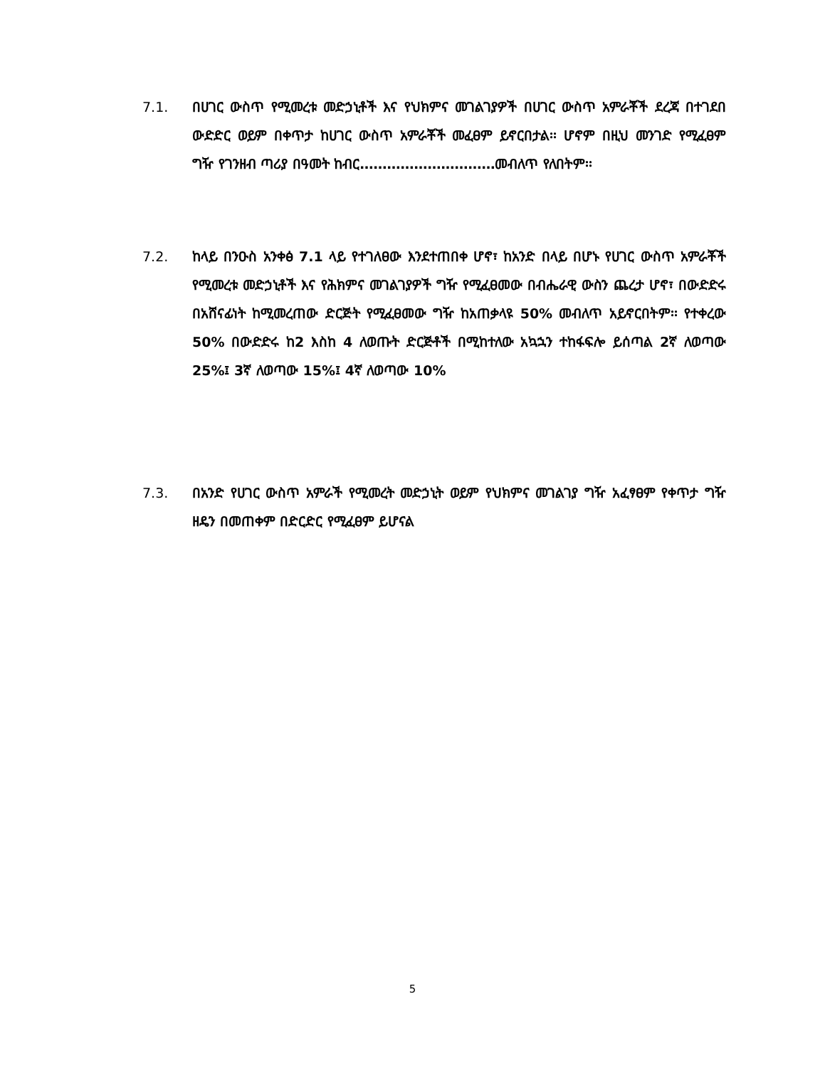7.1. በሀገር ውስጥ የሚመረቱ መድኃኒቶች እና የህክምና መገልገያዎች በሀገር ውስጥ አምራቾች ደረጃ በተገደበ ውድድር ወይም በቀጥታ ከሀገር ውስጥ አምራቾች መፈፀም ይኖርበታል፡፡ ሆኖም በዚህ መንገድ የሚፈፀም ግዥ የገንዘብ ጣሪያ በዓመት ከብር…………………………መብለጥ የለበትም፡፡
7.2. ከላይ በንዑስ አንቀፅ 7.1 ላይ የተገለፀው እንደተጠበቀ ሆኖ፣ ከአንድ በላይ በሆኑ የሀገር ውስጥ አምራቾች የሚመረቱ መድኃኒቶች እና የሕክምና መገልገያዎች ግዥ የሚፈፀመው በብሔራዊ ውስን ጨረታ ሆኖ፣ በውድድሩ በአሸናፊነት ከሚመረጠው ድርጅት የሚፈፀመው ግዥ ከአጠቃላዩ 50% መብለጥ አይኖርበትም፡፡ የተቀረው 50% በውድድሩ ከ2 እስከ 4 ለወጡት ድርጅቶች በሚከተለው አኳኋን ተከፋፍሎ ይሰጣል 2ኛ ለወጣው 25%፤ 3ኛ ለወጣው 15%፤ 4ኛ ለወጣው 10%
7.3. በአንድ የሀገር ውስጥ አምራች የሚመረት መድኃኒት ወይም የህክምና መገልገያ ግዥ አፈፃፀም የቀጥታ ግዥ ዘዴን በመጠቀም በድርድር የሚፈፀም ይሆናል
5